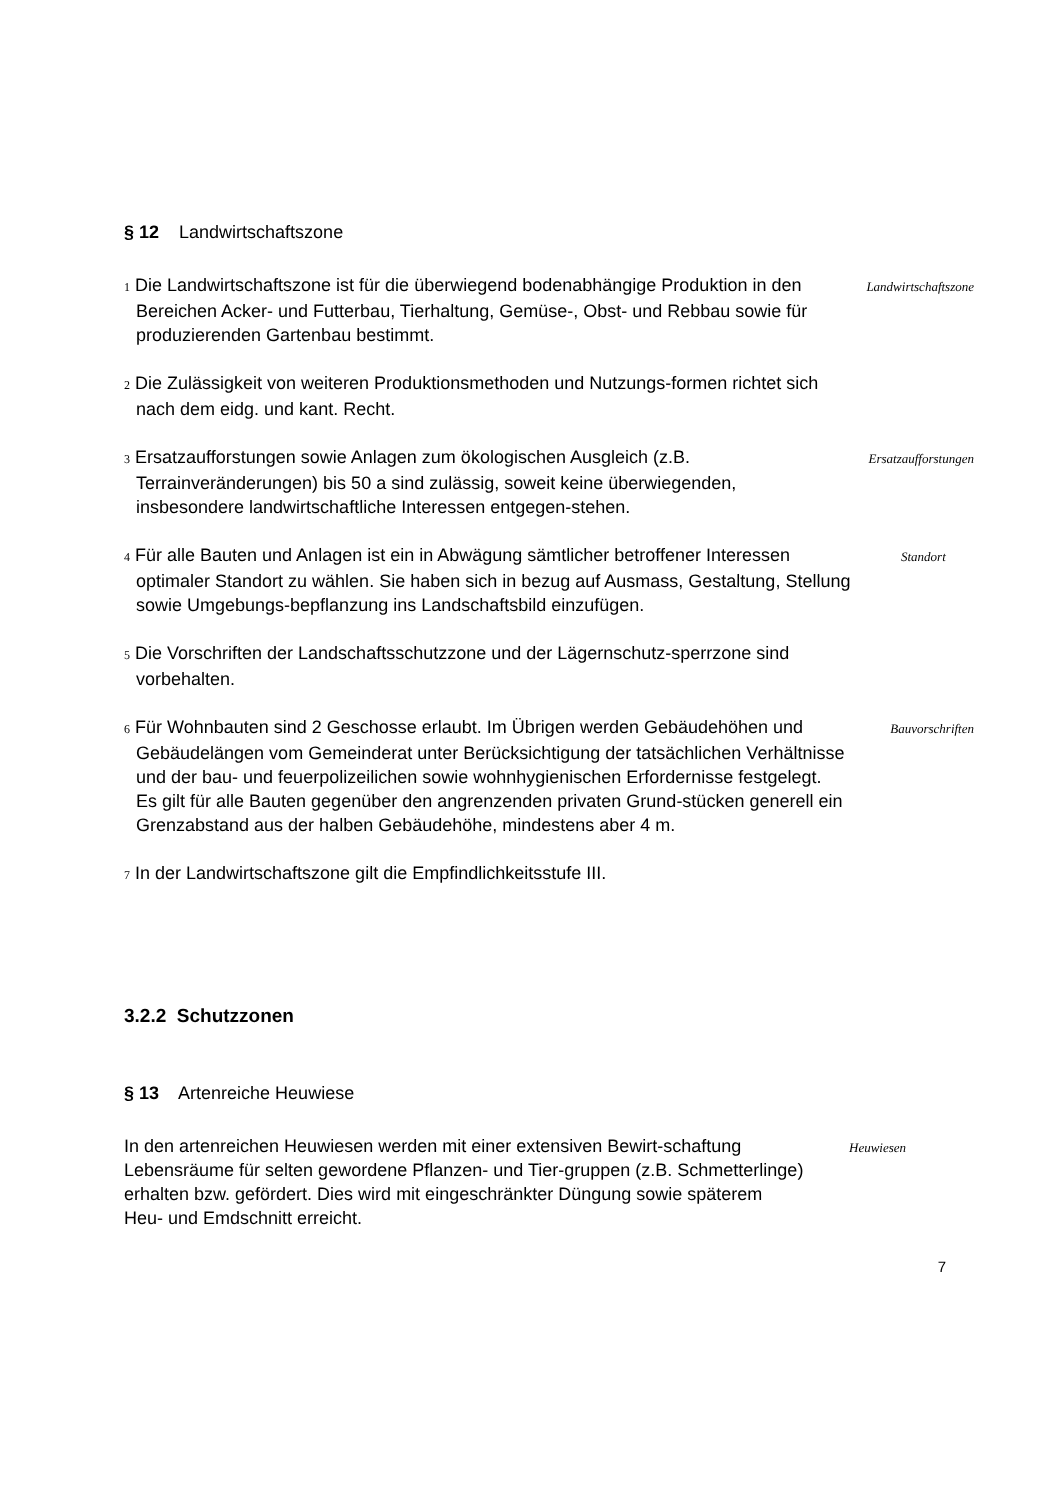§ 12 Landwirtschaftszone
1 Die Landwirtschaftszone ist für die überwiegend bodenabhängige Produktion in den Bereichen Acker- und Futterbau, Tierhaltung, Gemüse-, Obst- und Rebbau sowie für produzierenden Gartenbau bestimmt.
Landwirtschaftszone
2 Die Zulässigkeit von weiteren Produktionsmethoden und Nutzungs-formen richtet sich nach dem eidg. und kant. Recht.
3 Ersatzaufforstungen sowie Anlagen zum ökologischen Ausgleich (z.B. Terrainveränderungen) bis 50 a sind zulässig, soweit keine überwiegenden, insbesondere landwirtschaftliche Interessen entgegen-stehen.
Ersatzaufforstungen
4 Für alle Bauten und Anlagen ist ein in Abwägung sämtlicher betroffener Interessen optimaler Standort zu wählen. Sie haben sich in bezug auf Ausmass, Gestaltung, Stellung sowie Umgebungs-bepflanzung ins Landschaftsbild einzufügen.
Standort
5 Die Vorschriften der Landschaftsschutzzone und der Lägernschutz-sperrzone sind vorbehalten.
6 Für Wohnbauten sind 2 Geschosse erlaubt. Im Übrigen werden Gebäudehöhen und Gebäudelängen vom Gemeinderat unter Berücksichtigung der tatsächlichen Verhältnisse und der bau- und feuerpolizeilichen sowie wohnhygienischen Erfordernisse festgelegt. Es gilt für alle Bauten gegenüber den angrenzenden privaten Grund-stücken generell ein Grenzabstand aus der halben Gebäudehöhe, mindestens aber 4 m.
Bauvorschriften
7 In der Landwirtschaftszone gilt die Empfindlichkeitsstufe III.
3.2.2 Schutzzonen
§ 13 Artenreiche Heuwiese
In den artenreichen Heuwiesen werden mit einer extensiven Bewirt-schaftung Lebensräume für selten gewordene Pflanzen- und Tier-gruppen (z.B. Schmetterlinge) erhalten bzw. gefördert. Dies wird mit eingeschränkter Düngung sowie späterem Heu- und Emdschnitt erreicht.
Heuwiesen
7